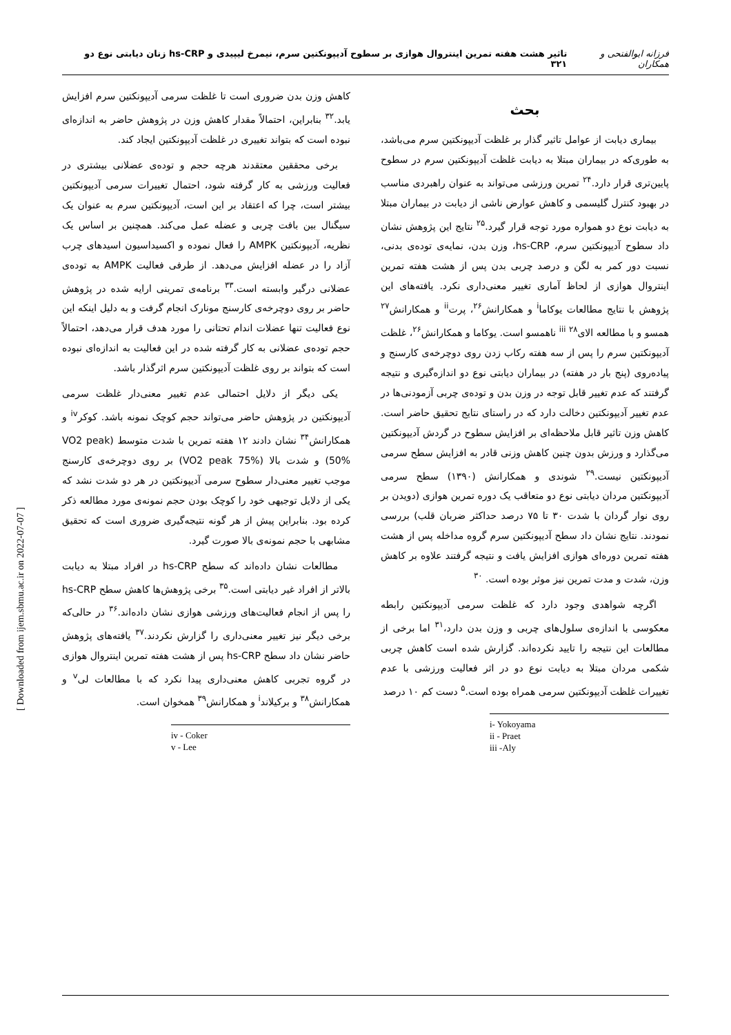فرزانه ابوالفتحی و همکاران تاثیر هشت هفته تمرین اینتروال هوازی بر سطوح آدیپونکتین سرم، نیمرخ لیپیدی و hs-CRP زنان دیابتی نوع دو ۳۲۱
[ Downloaded from ijem.sbmu.ac.ir on 2022-07-07 ]
بحث
بیماری دیابت از عوامل تاثیر گذار بر غلظت آدیپونکتین سرم می‌باشد، به طوری‌که در بیماران مبتلا به دیابت غلظت آدیپونکتین سرم در سطوح پایین‌تری قرار دارد.<sup>۲۴</sup> تمرین ورزشی می‌تواند به عنوان راهبردی مناسب در بهبود کنترل گلیسمی و کاهش عوارض ناشی از دیابت در بیماران مبتلا به دیابت نوع دو همواره مورد توجه قرار گیرد.<sup>۲۵</sup> نتایج این پژوهش نشان داد سطوح آدیپونکتین سرم، hs-CRP، وزن بدن، نمایه‌ی توده‌ی بدنی، نسبت دور کمر به لگن و درصد چربی بدن پس از هشت هفته تمرین اینتروال هوازی از لحاظ آماری تغییر معنی‌داری نکرد. یافته‌های این پژوهش با نتایج مطالعات یوکاما<sup>i</sup> و همکارانش<sup>۲۶</sup>، پرت<sup>ii</sup> و همکارانش<sup>۲۷</sup> همسو و با مطالعه الای<sup>iii</sup> <sup>۲۸</sup> ناهمسو است. یوکاما و همکارانش<sup>۲۶</sup>، غلظت آدیپونکتین سرم را پس از سه هفته رکاب زدن روی دوچرخه‌ی کارسنج و پیاده‌روی (پنج بار در هفته) در بیماران دیابتی نوع دو اندازه‌گیری و نتیجه گرفتند که عدم تغییر قابل توجه در وزن بدن و توده‌ی چربی آزمودنی‌ها در عدم تغییر آدیپونکتین دخالت دارد که در راستای نتایج تحقیق حاضر است. کاهش وزن تاثیر قابل ملاحظه‌ای بر افزایش سطوح در گردش آدیپونکتین می‌گذارد و ورزش بدون چنین کاهش وزنی قادر به افزایش سطح سرمی آدیپونکتین نیست.<sup>۲۹</sup> شوندی و همکارانش (۱۳۹۰) سطح سرمی آدیپونکتین مردان دیابتی نوع دو متعاقب یک دوره تمرین هوازی (دویدن بر روی نوار گردان با شدت ۳۰ تا ۷۵ درصد حداکثر ضربان قلب) بررسی نمودند. نتایج نشان داد سطح آدیپونکتین سرم گروه مداخله پس از هشت هفته تمرین دوره‌ای هوازی افزایش یافت و نتیجه گرفتند علاوه بر کاهش وزن، شدت و مدت تمرین نیز موثر بوده است. <sup>۳۰</sup>
اگرچه شواهدی وجود دارد که غلظت سرمی آدیپونکتین رابطه معکوسی با اندازه‌ی سلول‌های چربی و وزن بدن دارد،<sup>۳۱</sup> اما برخی از مطالعات این نتیجه را تایید نکرده‌اند. گزارش شده است کاهش چربی شکمی مردان مبتلا به دیابت نوع دو در اثر فعالیت ورزشی با عدم تغییرات غلظت آدیپونکتین سرمی همراه بوده است.<sup>۵</sup> دست کم ۱۰ درصد
i- Yokoyama
ii - Praet
iii -Aly
کاهش وزن بدن ضروری است تا غلظت سرمی آدیپونکتین سرم افزایش یابد.<sup>۳۲</sup> بنابراین، احتمالاً مقدار کاهش وزن در پژوهش حاضر به اندازه‌ای نبوده است که بتواند تغییری در غلظت آدیپونکتین ایجاد کند.
برخی محققین معتقدند هرچه حجم و توده‌ی عضلانی بیشتری در فعالیت ورزشی به کار گرفته شود، احتمال تغییرات سرمی آدیپونکتین بیشتر است، چرا که اعتقاد بر این است، آدیپونکتین سرم به عنوان یک سیگنال بین بافت چربی و عضله عمل می‌کند. همچنین بر اساس یک نظریه، آدیپونکتین AMPK را فعال نموده و اکسیداسیون اسیدهای چرب آزاد را در عضله افزایش می‌دهد. از طرفی فعالیت AMPK به توده‌ی عضلانی درگیر وابسته است.<sup>۳۳</sup> برنامه‌ی تمرینی ارایه شده در پژوهش حاضر بر روی دوچرخه‌ی کارسنج مونارک انجام گرفت و به دلیل اینکه این نوع فعالیت تنها عضلات اندام تحتانی را مورد هدف قرار می‌دهد، احتمالاً حجم توده‌ی عضلانی به کار گرفته شده در این فعالیت به اندازه‌ای نبوده است که بتواند بر روی غلظت آدیپونکتین سرم اثرگذار باشد.
یکی دیگر از دلایل احتمالی عدم تغییر معنی‌دار غلظت سرمی آدیپونکتین در پژوهش حاضر می‌تواند حجم کوچک نمونه باشد. کوکر<sup>iv</sup> و همکارانش<sup>۳۴</sup> نشان دادند ۱۲ هفته تمرین با شدت متوسط (VO2 peak 50%) و شدت بالا (VO2 peak 75%) بر روی دوچرخه‌ی کارسنج موجب تغییر معنی‌دار سطوح سرمی آدیپونکتین در هر دو شدت نشد که یکی از دلایل توجیهی خود را کوچک بودن حجم نمونه‌ی مورد مطالعه ذکر کرده بود. بنابراین پیش از هر گونه نتیجه‌گیری ضروری است که تحقیق مشابهی با حجم نمونه‌ی بالا صورت گیرد.
مطالعات نشان داده‌اند که سطح hs-CRP در افراد مبتلا به دیابت بالاتر از افراد غیر دیابتی است.<sup>۳۵</sup> برخی پژوهش‌ها کاهش سطح hs-CRP را پس از انجام فعالیت‌های ورزشی هوازی نشان داده‌اند.<sup>۳۶</sup> در حالی‌که برخی دیگر نیز تغییر معنی‌داری را گزارش نکردند.<sup>۳۷</sup> یافته‌های پژوهش حاضر نشان داد سطح hs-CRP پس از هشت هفته تمرین اینتروال هوازی در گروه تجربی کاهش معنی‌داری پیدا نکرد که با مطالعات لی<sup>v</sup> و همکارانش<sup>۳۸</sup> و برکیلاند<sup>i</sup> و همکارانش<sup>۳۹</sup> همخوان است.
iv - Coker
v - Lee